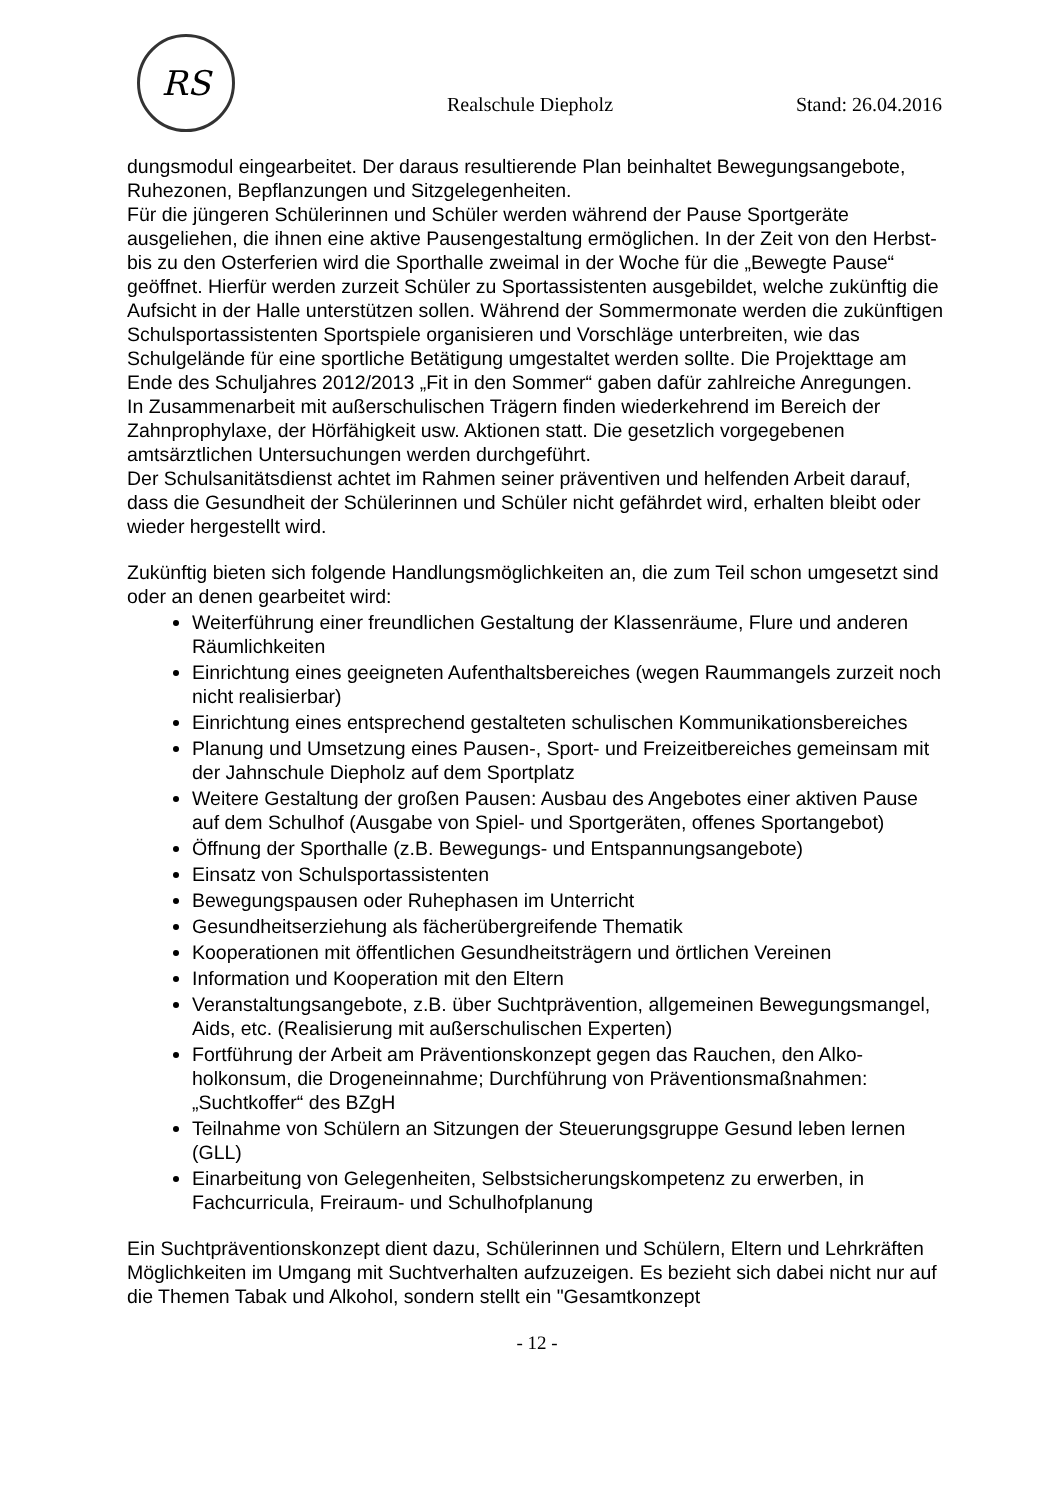RS
Realschule Diepholz
Stand: 26.04.2016
dungsmodul eingearbeitet. Der daraus resultierende Plan beinhaltet Bewegungsange­bote, Ruhezonen, Bepflanzungen und Sitzgelegenheiten.
Für die jüngeren Schülerinnen und Schüler werden während der Pause Sportgeräte ausgeliehen, die ihnen eine aktive Pausengestaltung ermöglichen. In der Zeit von den Herbst- bis zu den Osterferien wird die Sporthalle zweimal in der Woche für die „Be­wegte Pause“ geöffnet. Hierfür werden zurzeit Schüler zu Sportassistenten ausgebil­det, welche zukünftig die Aufsicht in der Halle unterstützen sollen. Während der Som­mermonate werden die zukünftigen Schulsportassistenten Sportspiele organisieren und Vorschläge unterbreiten, wie das Schulgelände für eine sportliche Betätigung um­gestaltet werden sollte. Die Projekttage am Ende des Schuljahres 2012/2013 „Fit in den Sommer“ gaben dafür zahlreiche Anregungen.
In Zusammenarbeit mit außerschulischen Trägern finden wiederkehrend im Bereich der Zahnprophylaxe, der Hörfähigkeit usw. Aktionen statt. Die gesetzlich vorgegebe­nen amtsärztlichen Untersuchungen werden durchgeführt.
Der Schulsanitätsdienst achtet im Rahmen seiner präventiven und helfenden Arbeit darauf, dass die Gesundheit der Schülerinnen und Schüler nicht gefährdet wird, erhal­ten bleibt oder wieder hergestellt wird.
Zukünftig bieten sich folgende Handlungsmöglichkeiten an, die zum Teil schon umge­setzt sind oder an denen gearbeitet wird:
Weiterführung einer freundlichen Gestaltung der Klassenräume, Flure und an­deren Räumlichkeiten
Einrichtung eines geeigneten Aufenthaltsbereiches (wegen Raummangels zur­zeit noch nicht realisierbar)
Einrichtung eines entsprechend gestalteten schulischen Kommunikationsberei­ches
Planung und Umsetzung eines Pausen-, Sport- und Freizeitbereiches gemein­sam mit der Jahnschule Diepholz auf dem Sportplatz
Weitere Gestaltung der großen Pausen: Ausbau des Angebotes einer aktiven Pause auf dem Schulhof (Ausgabe von Spiel- und Sportgeräten, offenes Sport­angebot)
Öffnung der Sporthalle (z.B. Bewegungs- und Entspannungsangebote)
Einsatz von Schulsportassistenten
Bewegungspausen oder Ruhephasen im Unterricht
Gesundheitserziehung als fächerübergreifende Thematik
Kooperationen mit öffentlichen Gesundheitsträgern und örtlichen Vereinen
Information und Kooperation mit den Eltern
Veranstaltungsangebote, z.B. über Suchtprävention, allgemeinen Bewegungs­mangel, Aids, etc. (Realisierung mit außerschulischen Experten)
Fortführung der Arbeit am Präventionskonzept gegen das Rauchen, den Alko­holkonsum, die Drogeneinnahme; Durchführung von Präventionsmaßnahmen: „Suchtkoffer“ des BZgH
Teilnahme von Schülern an Sitzungen der Steuerungsgruppe Gesund leben lernen (GLL)
Einarbeitung von Gelegenheiten, Selbstsicherungskompetenz zu erwerben, in Fachcurricula, Freiraum- und Schulhofplanung
Ein Suchtpräventionskonzept dient dazu, Schülerinnen und Schülern, Eltern und Lehr­kräften Möglichkeiten im Umgang mit Suchtverhalten aufzuzeigen. Es bezieht sich dabei nicht nur auf die Themen Tabak und Alkohol, sondern stellt ein "Gesamtkonzept
- 12 -